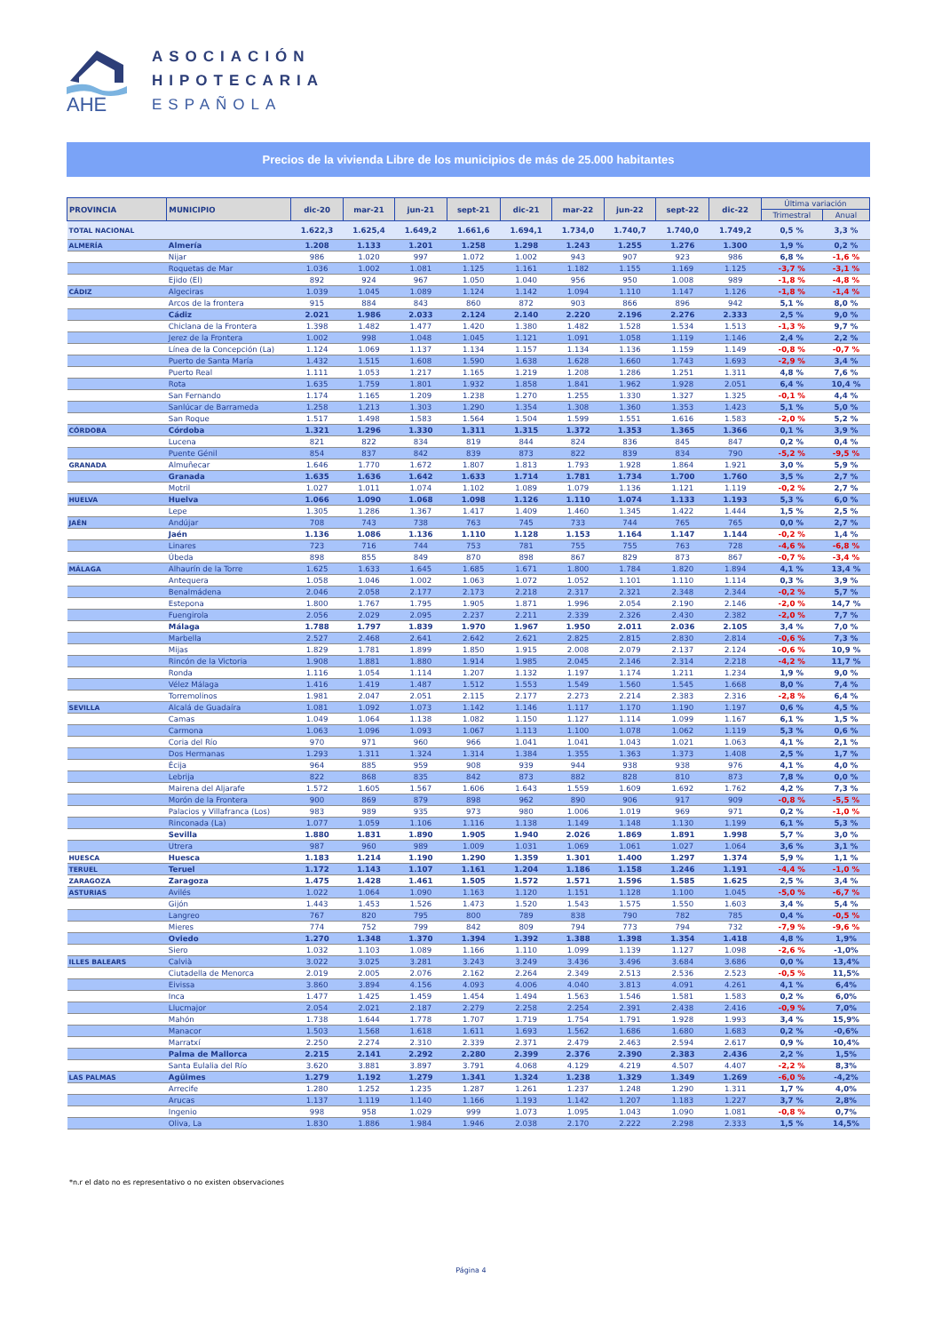AHE
ASOCIACIÓN
HIPOTECARIA
ESPAÑOLA
Precios de la vivienda Libre de los municipios de más de 25.000 habitantes
| PROVINCIA | MUNICIPIO | dic-20 | mar-21 | jun-21 | sept-21 | dic-21 | mar-22 | jun-22 | sept-22 | dic-22 | Última variación | |
| --- | --- | --- | --- | --- | --- | --- | --- | --- | --- | --- | --- | --- |
| | | | | | | | | | | | Trimestral | Anual |
| TOTAL NACIONAL | | 1.622,3 | 1.625,4 | 1.649,2 | 1.661,6 | 1.694,1 | 1.734,0 | 1.740,7 | 1.740,0 | 1.749,2 | 0,5 % | 3,3 % |
| ALMERÍA | Almería | 1.208 | 1.133 | 1.201 | 1.258 | 1.298 | 1.243 | 1.255 | 1.276 | 1.300 | 1,9 % | 0,2 % |
| | Nijar | 986 | 1.020 | 997 | 1.072 | 1.002 | 943 | 907 | 923 | 986 | 6,8 % | -1,6 % |
| | Roquetas de Mar | 1.036 | 1.002 | 1.081 | 1.125 | 1.161 | 1.182 | 1.155 | 1.169 | 1.125 | -3,7 % | -3,1 % |
| | Ejido (El) | 892 | 924 | 967 | 1.050 | 1.040 | 956 | 950 | 1.008 | 989 | -1,8 % | -4,8 % |
| CÁDIZ | Algeciras | 1.039 | 1.045 | 1.089 | 1.124 | 1.142 | 1.094 | 1.110 | 1.147 | 1.126 | -1,8 % | -1,4 % |
| | Arcos de la frontera | 915 | 884 | 843 | 860 | 872 | 903 | 866 | 896 | 942 | 5,1 % | 8,0 % |
| | Cádiz | 2.021 | 1.986 | 2.033 | 2.124 | 2.140 | 2.220 | 2.196 | 2.276 | 2.333 | 2,5 % | 9,0 % |
| | Chiclana de la Frontera | 1.398 | 1.482 | 1.477 | 1.420 | 1.380 | 1.482 | 1.528 | 1.534 | 1.513 | -1,3 % | 9,7 % |
| | Jerez de la Frontera | 1.002 | 998 | 1.048 | 1.045 | 1.121 | 1.091 | 1.058 | 1.119 | 1.146 | 2,4 % | 2,2 % |
| | Línea de la Concepción (La) | 1.124 | 1.069 | 1.137 | 1.134 | 1.157 | 1.134 | 1.136 | 1.159 | 1.149 | -0,8 % | -0,7 % |
| | Puerto de Santa María | 1.432 | 1.515 | 1.608 | 1.590 | 1.638 | 1.628 | 1.660 | 1.743 | 1.693 | -2,9 % | 3,4 % |
| | Puerto Real | 1.111 | 1.053 | 1.217 | 1.165 | 1.219 | 1.208 | 1.286 | 1.251 | 1.311 | 4,8 % | 7,6 % |
| | Rota | 1.635 | 1.759 | 1.801 | 1.932 | 1.858 | 1.841 | 1.962 | 1.928 | 2.051 | 6,4 % | 10,4 % |
| | San Fernando | 1.174 | 1.165 | 1.209 | 1.238 | 1.270 | 1.255 | 1.330 | 1.327 | 1.325 | -0,1 % | 4,4 % |
| | Sanlúcar de Barrameda | 1.258 | 1.213 | 1.303 | 1.290 | 1.354 | 1.308 | 1.360 | 1.353 | 1.423 | 5,1 % | 5,0 % |
| | San Roque | 1.517 | 1.498 | 1.583 | 1.564 | 1.504 | 1.599 | 1.551 | 1.616 | 1.583 | -2,0 % | 5,2 % |
| CÓRDOBA | Córdoba | 1.321 | 1.296 | 1.330 | 1.311 | 1.315 | 1.372 | 1.353 | 1.365 | 1.366 | 0,1 % | 3,9 % |
| | Lucena | 821 | 822 | 834 | 819 | 844 | 824 | 836 | 845 | 847 | 0,2 % | 0,4 % |
| | Puente Génil | 854 | 837 | 842 | 839 | 873 | 822 | 839 | 834 | 790 | -5,2 % | -9,5 % |
| GRANADA | Almuñecar | 1.646 | 1.770 | 1.672 | 1.807 | 1.813 | 1.793 | 1.928 | 1.864 | 1.921 | 3,0 % | 5,9 % |
| | Granada | 1.635 | 1.636 | 1.642 | 1.633 | 1.714 | 1.781 | 1.734 | 1.700 | 1.760 | 3,5 % | 2,7 % |
| | Motril | 1.027 | 1.011 | 1.074 | 1.102 | 1.089 | 1.079 | 1.136 | 1.121 | 1.119 | -0,2 % | 2,7 % |
| HUELVA | Huelva | 1.066 | 1.090 | 1.068 | 1.098 | 1.126 | 1.110 | 1.074 | 1.133 | 1.193 | 5,3 % | 6,0 % |
| | Lepe | 1.305 | 1.286 | 1.367 | 1.417 | 1.409 | 1.460 | 1.345 | 1.422 | 1.444 | 1,5 % | 2,5 % |
| JAÉN | Andújar | 708 | 743 | 738 | 763 | 745 | 733 | 744 | 765 | 765 | 0,0 % | 2,7 % |
| | Jaén | 1.136 | 1.086 | 1.136 | 1.110 | 1.128 | 1.153 | 1.164 | 1.147 | 1.144 | -0,2 % | 1,4 % |
| | Linares | 723 | 716 | 744 | 753 | 781 | 755 | 755 | 763 | 728 | -4,6 % | -6,8 % |
| | Úbeda | 898 | 855 | 849 | 870 | 898 | 867 | 829 | 873 | 867 | -0,7 % | -3,4 % |
| MÁLAGA | Alhaurín de la Torre | 1.625 | 1.633 | 1.645 | 1.685 | 1.671 | 1.800 | 1.784 | 1.820 | 1.894 | 4,1 % | 13,4 % |
| | Antequera | 1.058 | 1.046 | 1.002 | 1.063 | 1.072 | 1.052 | 1.101 | 1.110 | 1.114 | 0,3 % | 3,9 % |
| | Benalmádena | 2.046 | 2.058 | 2.177 | 2.173 | 2.218 | 2.317 | 2.321 | 2.348 | 2.344 | -0,2 % | 5,7 % |
| | Estepona | 1.800 | 1.767 | 1.795 | 1.905 | 1.871 | 1.996 | 2.054 | 2.190 | 2.146 | -2,0 % | 14,7 % |
| | Fuengirola | 2.056 | 2.029 | 2.095 | 2.237 | 2.211 | 2.339 | 2.326 | 2.430 | 2.382 | -2,0 % | 7,7 % |
| | Málaga | 1.788 | 1.797 | 1.839 | 1.970 | 1.967 | 1.950 | 2.011 | 2.036 | 2.105 | 3,4 % | 7,0 % |
| | Marbella | 2.527 | 2.468 | 2.641 | 2.642 | 2.621 | 2.825 | 2.815 | 2.830 | 2.814 | -0,6 % | 7,3 % |
| | Mijas | 1.829 | 1.781 | 1.899 | 1.850 | 1.915 | 2.008 | 2.079 | 2.137 | 2.124 | -0,6 % | 10,9 % |
| | Rincón de la Victoria | 1.908 | 1.881 | 1.880 | 1.914 | 1.985 | 2.045 | 2.146 | 2.314 | 2.218 | -4,2 % | 11,7 % |
| | Ronda | 1.116 | 1.054 | 1.114 | 1.207 | 1.132 | 1.197 | 1.174 | 1.211 | 1.234 | 1,9 % | 9,0 % |
| | Vélez Málaga | 1.416 | 1.419 | 1.487 | 1.512 | 1.553 | 1.549 | 1.560 | 1.545 | 1.668 | 8,0 % | 7,4 % |
| | Torremolinos | 1.981 | 2.047 | 2.051 | 2.115 | 2.177 | 2.273 | 2.214 | 2.383 | 2.316 | -2,8 % | 6,4 % |
| SEVILLA | Alcalá de Guadaíra | 1.081 | 1.092 | 1.073 | 1.142 | 1.146 | 1.117 | 1.170 | 1.190 | 1.197 | 0,6 % | 4,5 % |
| | Camas | 1.049 | 1.064 | 1.138 | 1.082 | 1.150 | 1.127 | 1.114 | 1.099 | 1.167 | 6,1 % | 1,5 % |
| | Carmona | 1.063 | 1.096 | 1.093 | 1.067 | 1.113 | 1.100 | 1.078 | 1.062 | 1.119 | 5,3 % | 0,6 % |
| | Coria del Río | 970 | 971 | 960 | 966 | 1.041 | 1.041 | 1.043 | 1.021 | 1.063 | 4,1 % | 2,1 % |
| | Dos Hermanas | 1.293 | 1.311 | 1.324 | 1.314 | 1.384 | 1.355 | 1.363 | 1.373 | 1.408 | 2,5 % | 1,7 % |
| | Écija | 964 | 885 | 959 | 908 | 939 | 944 | 938 | 938 | 976 | 4,1 % | 4,0 % |
| | Lebrija | 822 | 868 | 835 | 842 | 873 | 882 | 828 | 810 | 873 | 7,8 % | 0,0 % |
| | Mairena del Aljarafe | 1.572 | 1.605 | 1.567 | 1.606 | 1.643 | 1.559 | 1.609 | 1.692 | 1.762 | 4,2 % | 7,3 % |
| | Morón de la Frontera | 900 | 869 | 879 | 898 | 962 | 890 | 906 | 917 | 909 | -0,8 % | -5,5 % |
| | Palacios y Villafranca (Los) | 983 | 989 | 935 | 973 | 980 | 1.006 | 1.019 | 969 | 971 | 0,2 % | -1,0 % |
| | Rinconada (La) | 1.077 | 1.059 | 1.106 | 1.116 | 1.138 | 1.149 | 1.148 | 1.130 | 1.199 | 6,1 % | 5,3 % |
| | Sevilla | 1.880 | 1.831 | 1.890 | 1.905 | 1.940 | 2.026 | 1.869 | 1.891 | 1.998 | 5,7 % | 3,0 % |
| | Utrera | 987 | 960 | 989 | 1.009 | 1.031 | 1.069 | 1.061 | 1.027 | 1.064 | 3,6 % | 3,1 % |
| HUESCA | Huesca | 1.183 | 1.214 | 1.190 | 1.290 | 1.359 | 1.301 | 1.400 | 1.297 | 1.374 | 5,9 % | 1,1 % |
| TERUEL | Teruel | 1.172 | 1.143 | 1.107 | 1.161 | 1.204 | 1.186 | 1.158 | 1.246 | 1.191 | -4,4 % | -1,0 % |
| ZARAGOZA | Zaragoza | 1.475 | 1.428 | 1.461 | 1.505 | 1.572 | 1.571 | 1.596 | 1.585 | 1.625 | 2,5 % | 3,4 % |
| ASTURIAS | Avilés | 1.022 | 1.064 | 1.090 | 1.163 | 1.120 | 1.151 | 1.128 | 1.100 | 1.045 | -5,0 % | -6,7 % |
| | Gijón | 1.443 | 1.453 | 1.526 | 1.473 | 1.520 | 1.543 | 1.575 | 1.550 | 1.603 | 3,4 % | 5,4 % |
| | Langreo | 767 | 820 | 795 | 800 | 789 | 838 | 790 | 782 | 785 | 0,4 % | -0,5 % |
| | Mieres | 774 | 752 | 799 | 842 | 809 | 794 | 773 | 794 | 732 | -7,9 % | -9,6 % |
| | Oviedo | 1.270 | 1.348 | 1.370 | 1.394 | 1.392 | 1.388 | 1.398 | 1.354 | 1.418 | 4,8 % | 1,9% |
| | Siero | 1.032 | 1.103 | 1.089 | 1.166 | 1.110 | 1.099 | 1.139 | 1.127 | 1.098 | -2,6 % | -1,0% |
| ILLES BALEARS | Calvià | 3.022 | 3.025 | 3.281 | 3.243 | 3.249 | 3.436 | 3.496 | 3.684 | 3.686 | 0,0 % | 13,4% |
| | Ciutadella de Menorca | 2.019 | 2.005 | 2.076 | 2.162 | 2.264 | 2.349 | 2.513 | 2.536 | 2.523 | -0,5 % | 11,5% |
| | Eivissa | 3.860 | 3.894 | 4.156 | 4.093 | 4.006 | 4.040 | 3.813 | 4.091 | 4.261 | 4,1 % | 6,4% |
| | Inca | 1.477 | 1.425 | 1.459 | 1.454 | 1.494 | 1.563 | 1.546 | 1.581 | 1.583 | 0,2 % | 6,0% |
| | Llucmajor | 2.054 | 2.021 | 2.187 | 2.279 | 2.258 | 2.254 | 2.391 | 2.438 | 2.416 | -0,9 % | 7,0% |
| | Mahón | 1.738 | 1.644 | 1.778 | 1.707 | 1.719 | 1.754 | 1.791 | 1.928 | 1.993 | 3,4 % | 15,9% |
| | Manacor | 1.503 | 1.568 | 1.618 | 1.611 | 1.693 | 1.562 | 1.686 | 1.680 | 1.683 | 0,2 % | -0,6% |
| | Marratxí | 2.250 | 2.274 | 2.310 | 2.339 | 2.371 | 2.479 | 2.463 | 2.594 | 2.617 | 0,9 % | 10,4% |
| | Palma de Mallorca | 2.215 | 2.141 | 2.292 | 2.280 | 2.399 | 2.376 | 2.390 | 2.383 | 2.436 | 2,2 % | 1,5% |
| | Santa Eulalia del Río | 3.620 | 3.881 | 3.897 | 3.791 | 4.068 | 4.129 | 4.219 | 4.507 | 4.407 | -2,2 % | 8,3% |
| LAS PALMAS | Agüimes | 1.279 | 1.192 | 1.279 | 1.341 | 1.324 | 1.238 | 1.329 | 1.349 | 1.269 | -6,0 % | -4,2% |
| | Arrecife | 1.280 | 1.252 | 1.235 | 1.287 | 1.261 | 1.237 | 1.248 | 1.290 | 1.311 | 1,7 % | 4,0% |
| | Arucas | 1.137 | 1.119 | 1.140 | 1.166 | 1.193 | 1.142 | 1.207 | 1.183 | 1.227 | 3,7 % | 2,8% |
| | Ingenio | 998 | 958 | 1.029 | 999 | 1.073 | 1.095 | 1.043 | 1.090 | 1.081 | -0,8 % | 0,7% |
| | Oliva, La | 1.830 | 1.886 | 1.984 | 1.946 | 2.038 | 2.170 | 2.222 | 2.298 | 2.333 | 1,5 % | 14,5% |
*n.r el dato no es representativo o no existen observaciones
Página 4